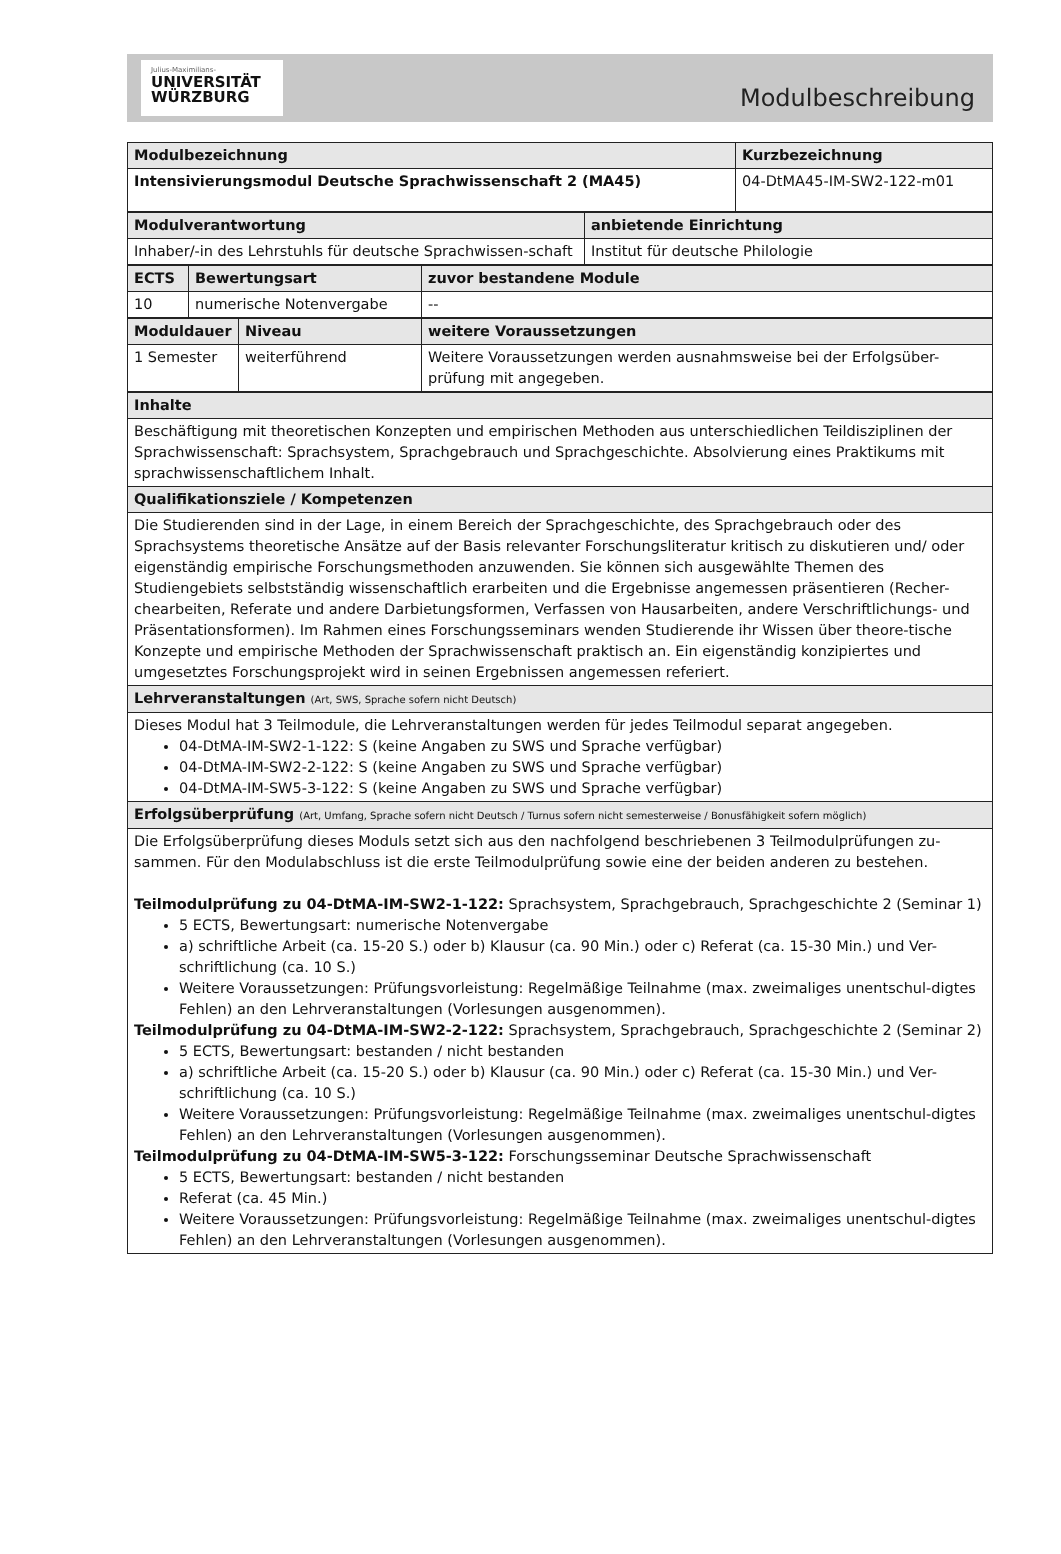Julius-Maximilians-
UNIVERSITÄT
WÜRZBURG
Modulbeschreibung
| Modulbezeichnung | Kurzbezeichnung |
| Intensivierungsmodul Deutsche Sprachwissenschaft 2 (MA45) | 04-DtMA45-IM-SW2-122-m01 |
| Modulverantwortung | anbietende Einrichtung |
| Inhaber/-in des Lehrstuhls für deutsche Sprachwissen-schaft | Institut für deutsche Philologie |
| ECTS | Bewertungsart | zuvor bestandene Module |
| 10 | numerische Notenvergabe | -- |
| Moduldauer | Niveau | weitere Voraussetzungen |
| 1 Semester | weiterführend | Weitere Voraussetzungen werden ausnahmsweise bei der Erfolgsüber-prüfung mit angegeben. |
| Inhalte |
| Beschäftigung mit theoretischen Konzepten und empirischen Methoden aus unterschiedlichen Teildisziplinen der Sprachwissenschaft: Sprachsystem, Sprachgebrauch und Sprachgeschichte. Absolvierung eines Praktikums mit sprachwissenschaftlichem Inhalt. |
| Qualifikationsziele / Kompetenzen |
| Die Studierenden sind in der Lage, in einem Bereich der Sprachgeschichte, des Sprachgebrauch oder des Sprachsystems theoretische Ansätze auf der Basis relevanter Forschungsliteratur kritisch zu diskutieren und/ oder eigenständig empirische Forschungsmethoden anzuwenden. Sie können sich ausgewählte Themen des Studiengebiets selbstständig wissenschaftlich erarbeiten und die Ergebnisse angemessen präsentieren (Recher-chearbeiten, Referate und andere Darbietungsformen, Verfassen von Hausarbeiten, andere Verschriftlichungs- und Präsentationsformen). Im Rahmen eines Forschungsseminars wenden Studierende ihr Wissen über theore-tische Konzepte und empirische Methoden der Sprachwissenschaft praktisch an. Ein eigenständig konzipiertes und umgesetztes Forschungsprojekt wird in seinen Ergebnissen angemessen referiert. |
| Lehrveranstaltungen (Art, SWS, Sprache sofern nicht Deutsch) |
| Dieses Modul hat 3 Teilmodule, die Lehrveranstaltungen werden für jedes Teilmodul separat angegeben. 04-DtMA-IM-SW2-1-122: S (keine Angaben zu SWS und Sprache verfügbar) 04-DtMA-IM-SW2-2-122: S (keine Angaben zu SWS und Sprache verfügbar) 04-DtMA-IM-SW5-3-122: S (keine Angaben zu SWS und Sprache verfügbar) |
| Erfolgsüberprüfung (Art, Umfang, Sprache sofern nicht Deutsch / Turnus sofern nicht semesterweise / Bonusfähigkeit sofern möglich) |
| Die Erfolgsüberprüfung dieses Moduls setzt sich aus den nachfolgend beschriebenen 3 Teilmodulprüfungen zu-sammen. Für den Modulabschluss ist die erste Teilmodulprüfung sowie eine der beiden anderen zu bestehen. Teilmodulprüfung zu 04-DtMA-IM-SW2-1-122: Sprachsystem, Sprachgebrauch, Sprachgeschichte 2 (Seminar 1) 5 ECTS, Bewertungsart: numerische Notenvergabe a) schriftliche Arbeit (ca. 15-20 S.) oder b) Klausur (ca. 90 Min.) oder c) Referat (ca. 15-30 Min.) und Ver-schriftlichung (ca. 10 S.) Weitere Voraussetzungen: Prüfungsvorleistung: Regelmäßige Teilnahme (max. zweimaliges unentschul-digtes Fehlen) an den Lehrveranstaltungen (Vorlesungen ausgenommen). Teilmodulprüfung zu 04-DtMA-IM-SW2-2-122: Sprachsystem, Sprachgebrauch, Sprachgeschichte 2 (Seminar 2) 5 ECTS, Bewertungsart: bestanden / nicht bestanden a) schriftliche Arbeit (ca. 15-20 S.) oder b) Klausur (ca. 90 Min.) oder c) Referat (ca. 15-30 Min.) und Ver-schriftlichung (ca. 10 S.) Weitere Voraussetzungen: Prüfungsvorleistung: Regelmäßige Teilnahme (max. zweimaliges unentschul-digtes Fehlen) an den Lehrveranstaltungen (Vorlesungen ausgenommen). Teilmodulprüfung zu 04-DtMA-IM-SW5-3-122: Forschungsseminar Deutsche Sprachwissenschaft 5 ECTS, Bewertungsart: bestanden / nicht bestanden Referat (ca. 45 Min.) Weitere Voraussetzungen: Prüfungsvorleistung: Regelmäßige Teilnahme (max. zweimaliges unentschul-digtes Fehlen) an den Lehrveranstaltungen (Vorlesungen ausgenommen). |